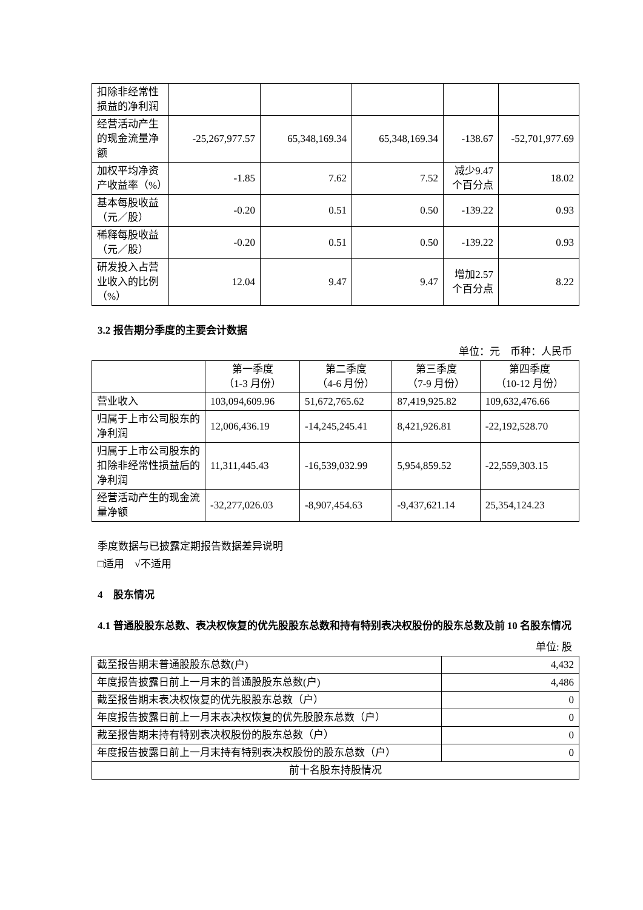| 扣除非经常性损益的净利润 | | | | | |
| 经营活动产生的现金流量净额 | -25,267,977.57 | 65,348,169.34 | 65,348,169.34 | -138.67 | -52,701,977.69 |
| 加权平均净资产收益率（%） | -1.85 | 7.62 | 7.52 | 减少9.47个百分点 | 18.02 |
| 基本每股收益（元／股） | -0.20 | 0.51 | 0.50 | -139.22 | 0.93 |
| 稀释每股收益（元／股） | -0.20 | 0.51 | 0.50 | -139.22 | 0.93 |
| 研发投入占营业收入的比例（%） | 12.04 | 9.47 | 9.47 | 增加2.57个百分点 | 8.22 |
3.2 报告期分季度的主要会计数据
单位：元　币种：人民币
| | 第一季度 （1-3 月份） | 第二季度 （4-6 月份） | 第三季度 （7-9 月份） | 第四季度 （10-12 月份） |
| --- | --- | --- | --- | --- |
| 营业收入 | 103,094,609.96 | 51,672,765.62 | 87,419,925.82 | 109,632,476.66 |
| 归属于上市公司股东的净利润 | 12,006,436.19 | -14,245,245.41 | 8,421,926.81 | -22,192,528.70 |
| 归属于上市公司股东的扣除非经常性损益后的净利润 | 11,311,445.43 | -16,539,032.99 | 5,954,859.52 | -22,559,303.15 |
| 经营活动产生的现金流量净额 | -32,277,026.03 | -8,907,454.63 | -9,437,621.14 | 25,354,124.23 |
季度数据与已披露定期报告数据差异说明
□适用　√不适用
4　股东情况
4.1 普通股股东总数、表决权恢复的优先股股东总数和持有特别表决权股份的股东总数及前 10 名股东情况
单位: 股
| 截至报告期末普通股股东总数(户) | 4,432 |
| 年度报告披露日前上一月末的普通股股东总数(户) | 4,486 |
| 截至报告期末表决权恢复的优先股股东总数（户） | 0 |
| 年度报告披露日前上一月末表决权恢复的优先股股东总数（户） | 0 |
| 截至报告期末持有特别表决权股份的股东总数（户） | 0 |
| 年度报告披露日前上一月末持有特别表决权股份的股东总数（户） | 0 |
| 前十名股东持股情况 | |